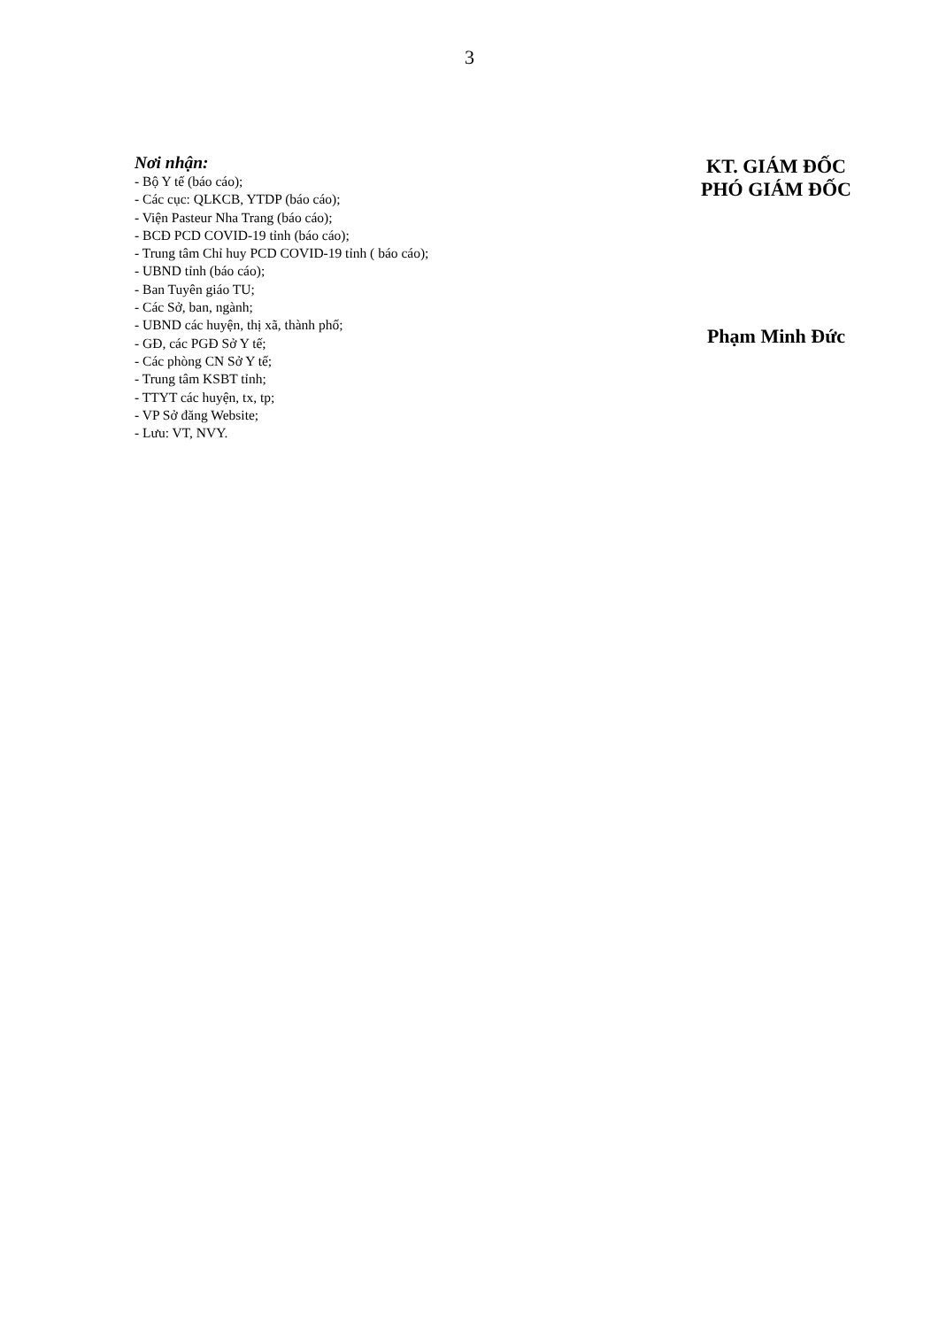3
Nơi nhận:
- Bộ Y tế (báo cáo);
- Các cục: QLKCB, YTDP (báo cáo);
- Viện Pasteur Nha Trang (báo cáo);
- BCĐ PCD COVID-19 tỉnh (báo cáo);
- Trung tâm Chỉ huy PCD COVID-19 tỉnh ( báo cáo);
- UBND tỉnh (báo cáo);
- Ban Tuyên giáo TU;
- Các Sở, ban, ngành;
- UBND các huyện, thị xã, thành phố;
- GĐ, các PGĐ Sở Y tế;
- Các phòng CN Sở Y tế;
- Trung tâm KSBT tỉnh;
- TTYT các huyện, tx, tp;
- VP Sở đăng Website;
- Lưu: VT, NVY.
KT. GIÁM ĐỐC
PHÓ GIÁM ĐỐC
Phạm Minh Đức